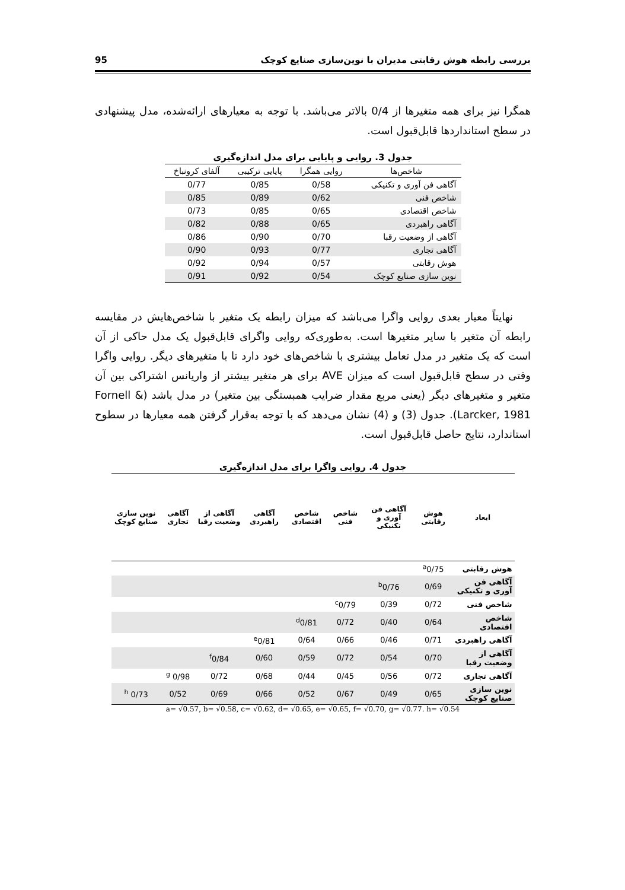بررسی رابطه هوش رقابتی مدیران با نوین‌سازی صنایع کوچک 95
همگرا نیز برای همه متغیرها از 0/4 بالاتر می‌باشد. با توجه به معیارهای ارائه‌شده، مدل پیشنهادی در سطح استانداردها قابل‌قبول است.
جدول 3. روایی و پایایی برای مدل اندازه‌گیری
| شاخص‌ها | روایی همگرا | پایایی ترکیبی | آلفای کرونباخ |
| --- | --- | --- | --- |
| آگاهی فن آوری و تکنیکی | 0/58 | 0/85 | 0/77 |
| شاخص فنی | 0/62 | 0/89 | 0/85 |
| شاخص اقتصادی | 0/65 | 0/85 | 0/73 |
| آگاهی راهبردی | 0/65 | 0/88 | 0/82 |
| آگاهی از وضعیت رقبا | 0/70 | 0/90 | 0/86 |
| آگاهی تجاری | 0/77 | 0/93 | 0/90 |
| هوش رقابتی | 0/57 | 0/94 | 0/92 |
| نوین سازی صنایع کوچک | 0/54 | 0/92 | 0/91 |
نهایتاً معیار بعدی روایی واگرا می‌باشد که میزان رابطه یک متغیر با شاخص‌هایش در مقایسه رابطه آن متغیر با سایر متغیرها است. به‌طوری‌که روایی واگرای قابل‌قبول یک مدل حاکی از آن است که یک متغیر در مدل تعامل بیشتری با شاخص‌های خود دارد تا با متغیرهای دیگر. روایی واگرا وقتی در سطح قابل‌قبول است که میزان AVE برای هر متغیر بیشتر از واریانس اشتراکی بین آن متغیر و متغیرهای دیگر (یعنی مربع مقدار ضرایب همبستگی بین متغیر) در مدل باشد (Fornell & Larcker, 1981). جدول (3) و (4) نشان می‌دهد که با توجه به‌قرار گرفتن همه معیارها در سطوح استاندارد، نتایج حاصل قابل‌قبول است.
جدول 4. روایی واگرا برای مدل اندازه‌گیری
| ابعاد | هوش رقابتی | آگاهی فن آوری و تکنیکی | شاخص فنی | شاخص اقتصادی | آگاهی راهبردی | آگاهی از وضعیت رقبا | آگاهی تجاری | نوین سازی صنایع کوچک |
| --- | --- | --- | --- | --- | --- | --- | --- | --- |
| هوش رقابتی | <sup>a</sup> 0/75 | | | | | | | |
| آگاهی فن آوری و تکنیکی | 0/69 | <sup>b</sup> 0/76 | | | | | | |
| شاخص فنی | 0/72 | 0/39 | <sup>c</sup> 0/79 | | | | | |
| شاخص اقتصادی | 0/64 | 0/40 | 0/72 | <sup>d</sup> 0/81 | | | | |
| آگاهی راهبردی | 0/71 | 0/46 | 0/66 | 0/64 | <sup>e</sup> 0/81 | | | |
| آگاهی از وضعیت رقبا | 0/70 | 0/54 | 0/72 | 0/59 | 0/60 | <sup>f</sup> 0/84 | | |
| آگاهی تجاری | 0/72 | 0/56 | 0/45 | 0/44 | 0/68 | 0/72 | 0/98 <sup>g</sup> | |
| نوین سازی صنایع کوچک | 0/65 | 0/49 | 0/67 | 0/52 | 0/66 | 0/69 | 0/52 | 0/73 <sup>h</sup> |
a= √0.57, b= √0.58, c= √0.62, d= √0.65, e= √0.65, f= √0.70, g= √0.77. h= √0.54